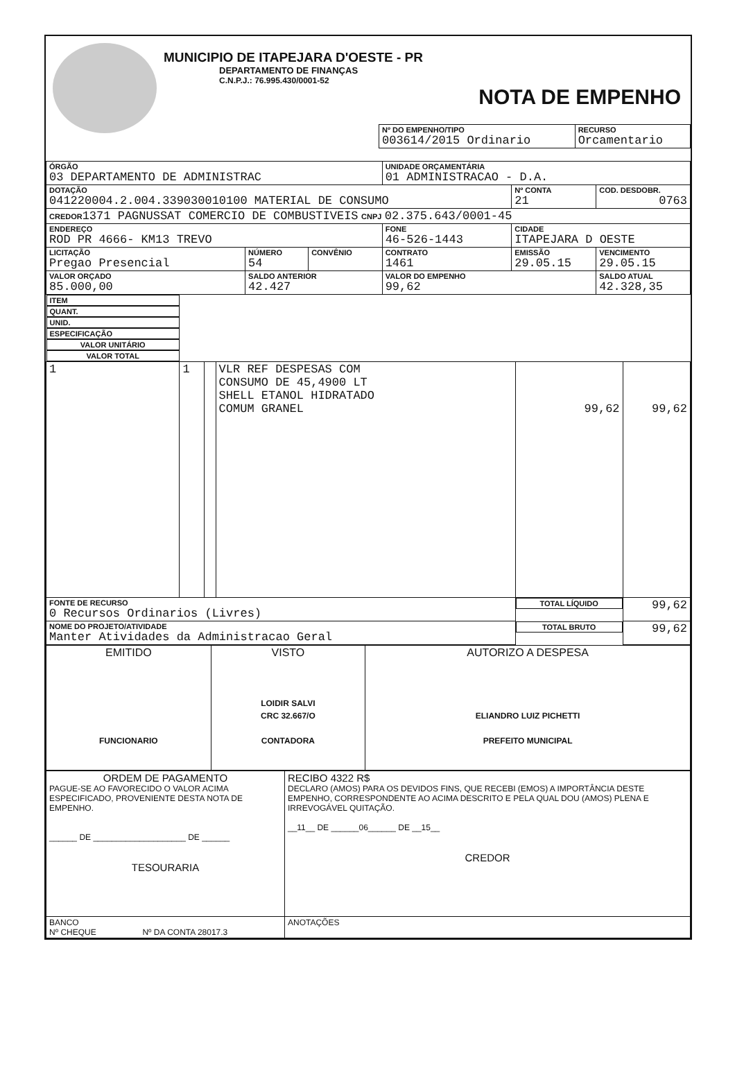MUNICIPIO DE ITAPEJARA D'OESTE - PR
DEPARTAMENTO DE FINANÇAS
C.N.P.J.: 76.995.430/0001-52
NOTA DE EMPENHO
| Nº DO EMPENHO/TIPO 003614/2015 Ordinario | RECURSO Orcamentario |
| ÓRGÃO 03 DEPARTAMENTO DE ADMINISTRAC | | | UNIDADE ORÇAMENTÁRIA 01 ADMINISTRACAO - D.A. | | |
| DOTAÇÃO 041220004.2.004.339030010100 MATERIAL DE CONSUMO | | | | Nº CONTA 21 | COD. DESDOBR. 0763 |
| CREDOR 1371 PAGNUSSAT COMERCIO DE COMBUSTIVEIS CNPJ 02.375.643/0001-45 | | | | | |
| ENDEREÇO ROD PR 4666- KM13 TREVO | | | FONE 46-526-1443 | CIDADE ITAPEJARA D OESTE | |
| LICITAÇÃO Pregao Presencial | NÚMERO 54 | CONVÊNIO | CONTRATO 1461 | EMISSÃO 29.05.15 | VENCIMENTO 29.05.15 |
| VALOR ORÇADO 85.000,00 | SALDO ANTERIOR 42.427 | | VALOR DO EMPENHO 99,62 | | SALDO ATUAL 42.328,35 |
| ITEM | QUANT. | UNID. | ESPECIFICAÇÃO | VALOR UNITÁRIO | VALOR TOTAL |
| --- | --- | --- | --- | --- | --- |
| 1 | 1 | | VLR REF DESPESAS COM CONSUMO DE 45,4900 LT SHELL ETANOL HIDRATADO COMUM GRANEL | 99,62 | 99,62 |
| FONTE DE RECURSO 0 Recursos Ordinarios (Livres) | | | | TOTAL LÍQUIDO | 99,62 |
| NOME DO PROJETO/ATIVIDADE Manter Atividades da Administracao Geral | | | | TOTAL BRUTO | 99,62 |
| EMITIDO FUNCIONARIO | VISTO LOIDIR SALVI CRC 32.667/O CONTADORA | AUTORIZO A DESPESA ELIANDRO LUIZ PICHETTI PREFEITO MUNICIPAL |
| ORDEM DE PAGAMENTO PAGUE-SE AO FAVORECIDO O VALOR ACIMA ESPECIFICADO, PROVENIENTE DESTA NOTA DE EMPENHO. ______ DE ____________________ DE ______ TESOURARIA | RECIBO 4322 R$ DECLARO (AMOS) PARA OS DEVIDOS FINS, QUE RECEBI (EMOS) A IMPORTÂNCIA DESTE EMPENHO, CORRESPONDENTE AO ACIMA DESCRITO E PELA QUAL DOU (AMOS) PLENA E IRREVOGÁVEL QUITAÇÃO. __11__ DE ______06______ DE __15__ CREDOR |
| BANCO Nº CHEQUE Nº DA CONTA 28017.3 | ANOTAÇÕES |